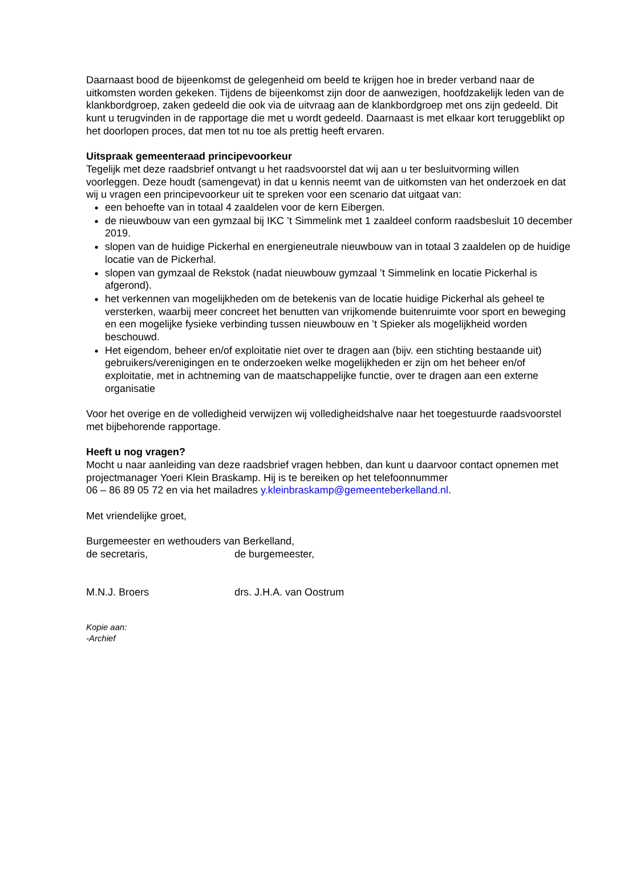Daarnaast bood de bijeenkomst de gelegenheid om beeld te krijgen hoe in breder verband naar de uitkomsten worden gekeken. Tijdens de bijeenkomst zijn door de aanwezigen, hoofdzakelijk leden van de klankbordgroep, zaken gedeeld die ook via de uitvraag aan de klankbordgroep met ons zijn gedeeld. Dit kunt u terugvinden in de rapportage die met u wordt gedeeld. Daarnaast is met elkaar kort teruggeblikt op het doorlopen proces, dat men tot nu toe als prettig heeft ervaren.
Uitspraak gemeenteraad principevoorkeur
Tegelijk met deze raadsbrief ontvangt u het raadsvoorstel dat wij aan u ter besluitvorming willen voorleggen. Deze houdt (samengevat) in dat u kennis neemt van de uitkomsten van het onderzoek en dat wij u vragen een principevoorkeur uit te spreken voor een scenario dat uitgaat van:
een behoefte van in totaal 4 zaaldelen voor de kern Eibergen.
de nieuwbouw van een gymzaal bij IKC ’t Simmelink met 1 zaaldeel conform raadsbesluit 10 december 2019.
slopen van de huidige Pickerhal en energieneutrale nieuwbouw van in totaal 3 zaaldelen op de huidige locatie van de Pickerhal.
slopen van gymzaal de Rekstok (nadat nieuwbouw gymzaal ’t Simmelink en locatie Pickerhal is afgerond).
het verkennen van mogelijkheden om de betekenis van de locatie huidige Pickerhal als geheel te versterken, waarbij meer concreet het benutten van vrijkomende buitenruimte voor sport en beweging en een mogelijke fysieke verbinding tussen nieuwbouw en ’t Spieker als mogelijkheid worden beschouwd.
Het eigendom, beheer en/of exploitatie niet over te dragen aan (bijv. een stichting bestaande uit) gebruikers/verenigingen en te onderzoeken welke mogelijkheden er zijn om het beheer en/of exploitatie, met in achtneming van de maatschappelijke functie, over te dragen aan een externe organisatie
Voor het overige en de volledigheid verwijzen wij volledigheidshalve naar het toegestuurde raadsvoorstel met bijbehorende rapportage.
Heeft u nog vragen?
Mocht u naar aanleiding van deze raadsbrief vragen hebben, dan kunt u daarvoor contact opnemen met projectmanager Yoeri Klein Braskamp. Hij is te bereiken op het telefoonnummer
06 – 86 89 05 72 en via het mailadres y.kleinbraskamp@gemeenteberkelland.nl.
Met vriendelijke groet,
Burgemeester en wethouders van Berkelland,
de secretaris, de burgemeester,
M.N.J. Broers drs. J.H.A. van Oostrum
Kopie aan:
-Archief